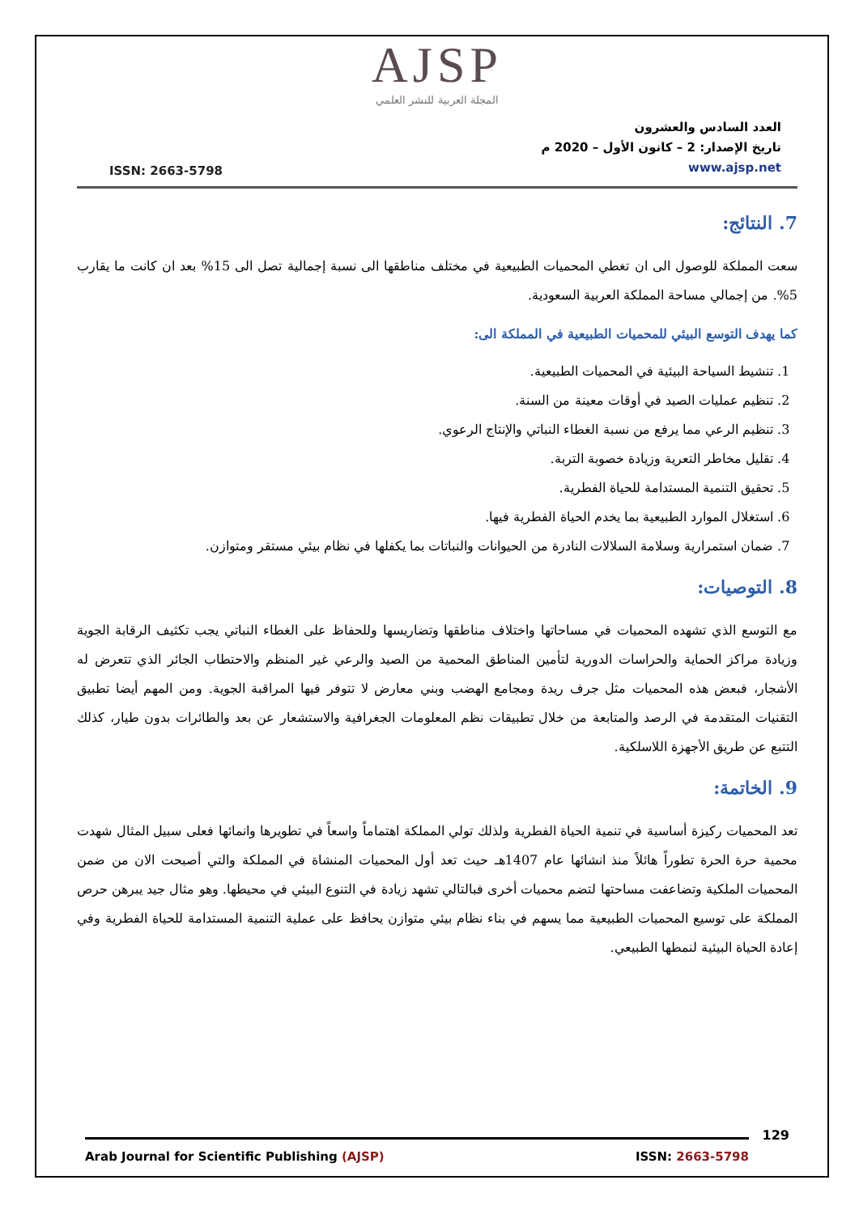AJSP
المجلة العربية للنشر العلمي
ISSN: 2663-5798
العدد السادس والعشرون
تاريخ الإصدار: 2 – كانون الأول – 2020 م
www.ajsp.net
7. النتائج:
سعت المملكة للوصول الى ان تغطي المحميات الطبيعية في مختلف مناطقها الى نسبة إجمالية تصل الى 15% بعد ان كانت ما يقارب 5%. من إجمالي مساحة المملكة العربية السعودية.
كما يهدف التوسع البيئي للمحميات الطبيعية في المملكة الى:
1. تنشيط السياحة البيئية في المحميات الطبيعية.
2. تنظيم عمليات الصيد في أوقات معينة من السنة.
3. تنظيم الرعي مما يرفع من نسبة الغطاء النباتي والإنتاج الرعوي.
4. تقليل مخاطر التعرية وزيادة خصوبة التربة.
5. تحقيق التنمية المستدامة للحياة الفطرية.
6. استغلال الموارد الطبيعية بما يخدم الحياة الفطرية فيها.
7. ضمان استمرارية وسلامة السلالات النادرة من الحيوانات والنباتات بما يكفلها في نظام بيئي مستقر ومتوازن.
8. التوصيات:
مع التوسع الذي تشهده المحميات في مساحاتها واختلاف مناطقها وتضاريسها وللحفاظ على الغطاء النباتي يجب تكثيف الرقابة الجوية وزيادة مراكز الحماية والحراسات الدورية لتأمين المناطق المحمية من الصيد والرعي غير المنظم والاحتطاب الجائر الذي تتعرض له الأشجار، فبعض هذه المحميات مثل جرف ريدة ومجامع الهضب وبني معارض لا تتوفر فيها المراقبة الجوية. ومن المهم أيضا تطبيق التقنيات المتقدمة في الرصد والمتابعة من خلال تطبيقات نظم المعلومات الجغرافية والاستشعار عن بعد والطائرات بدون طيار، كذلك التتبع عن طريق الأجهزة اللاسلكية.
9. الخاتمة:
تعد المحميات ركيزة أساسية في تنمية الحياة الفطرية ولذلك تولي المملكة اهتماماً واسعاً في تطويرها وانمائها فعلى سبيل المثال شهدت محمية حرة الحرة تطوراً هائلاً منذ انشائها عام 1407هـ حيث تعد أول المحميات المنشاة في المملكة والتي أصبحت الان من ضمن المحميات الملكية وتضاعفت مساحتها لتضم محميات أخرى فبالتالي تشهد زيادة في التنوع البيئي في محيطها. وهو مثال جيد يبرهن حرص المملكة على توسيع المحميات الطبيعية مما يسهم في بناء نظام بيئي متوازن يحافظ على عملية التنمية المستدامة للحياة الفطرية وفي إعادة الحياة البيئية لنمطها الطبيعي.
129
Arab Journal for Scientific Publishing (AJSP) ISSN: 2663-5798